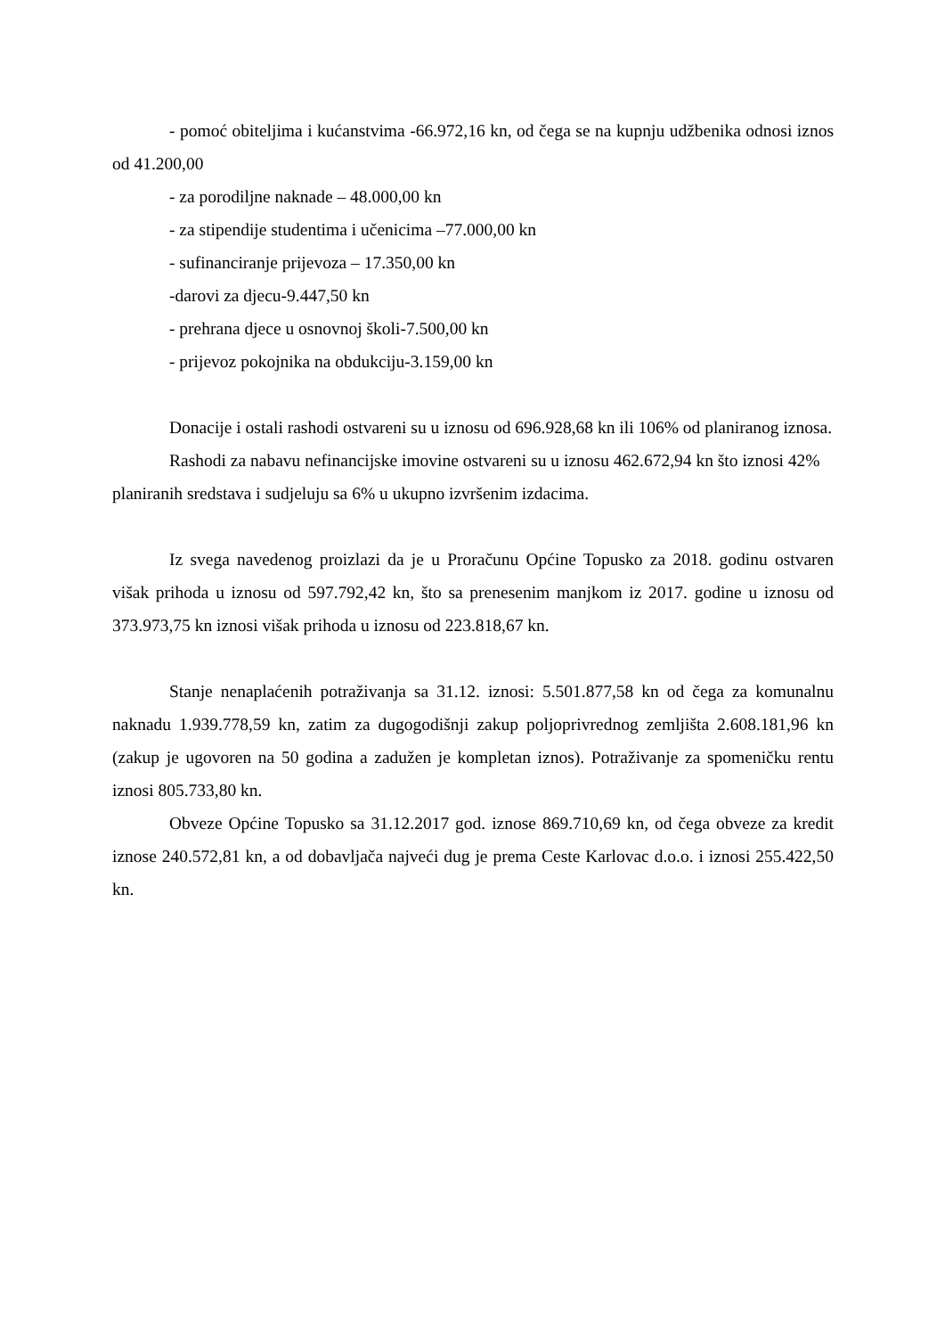- pomoć obiteljima i kućanstvima -66.972,16 kn, od čega se na kupnju udžbenika odnosi iznos od 41.200,00
- za porodiljne naknade – 48.000,00 kn
- za stipendije studentima i učenicima –77.000,00 kn
- sufinanciranje prijevoza – 17.350,00 kn
-darovi za djecu-9.447,50 kn
- prehrana djece u osnovnoj školi-7.500,00 kn
- prijevoz pokojnika na obdukciju-3.159,00 kn
Donacije i ostali rashodi ostvareni su u iznosu od 696.928,68 kn ili 106% od planiranog iznosa.
Rashodi za nabavu nefinancijske imovine ostvareni su u iznosu 462.672,94 kn što iznosi 42% planiranih sredstava i sudjeluju sa 6% u ukupno izvršenim izdacima.
Iz svega navedenog proizlazi da je u Proračunu Općine Topusko za 2018. godinu ostvaren višak prihoda u iznosu od 597.792,42 kn, što sa prenesenim manjkom iz 2017. godine u iznosu od 373.973,75 kn iznosi višak prihoda u iznosu od 223.818,67 kn.
Stanje nenaplaćenih potraživanja sa 31.12. iznosi: 5.501.877,58 kn od čega za komunalnu naknadu 1.939.778,59 kn, zatim za dugogodišnji zakup poljoprivrednog zemljišta 2.608.181,96 kn (zakup je ugovoren na 50 godina a zadužen je kompletan iznos). Potraživanje za spomeničku rentu iznosi 805.733,80 kn.
Obveze Općine Topusko sa 31.12.2017 god. iznose 869.710,69 kn, od čega obveze za kredit iznose 240.572,81 kn, a od dobavljača najveći dug je prema Ceste Karlovac d.o.o. i iznosi 255.422,50 kn.